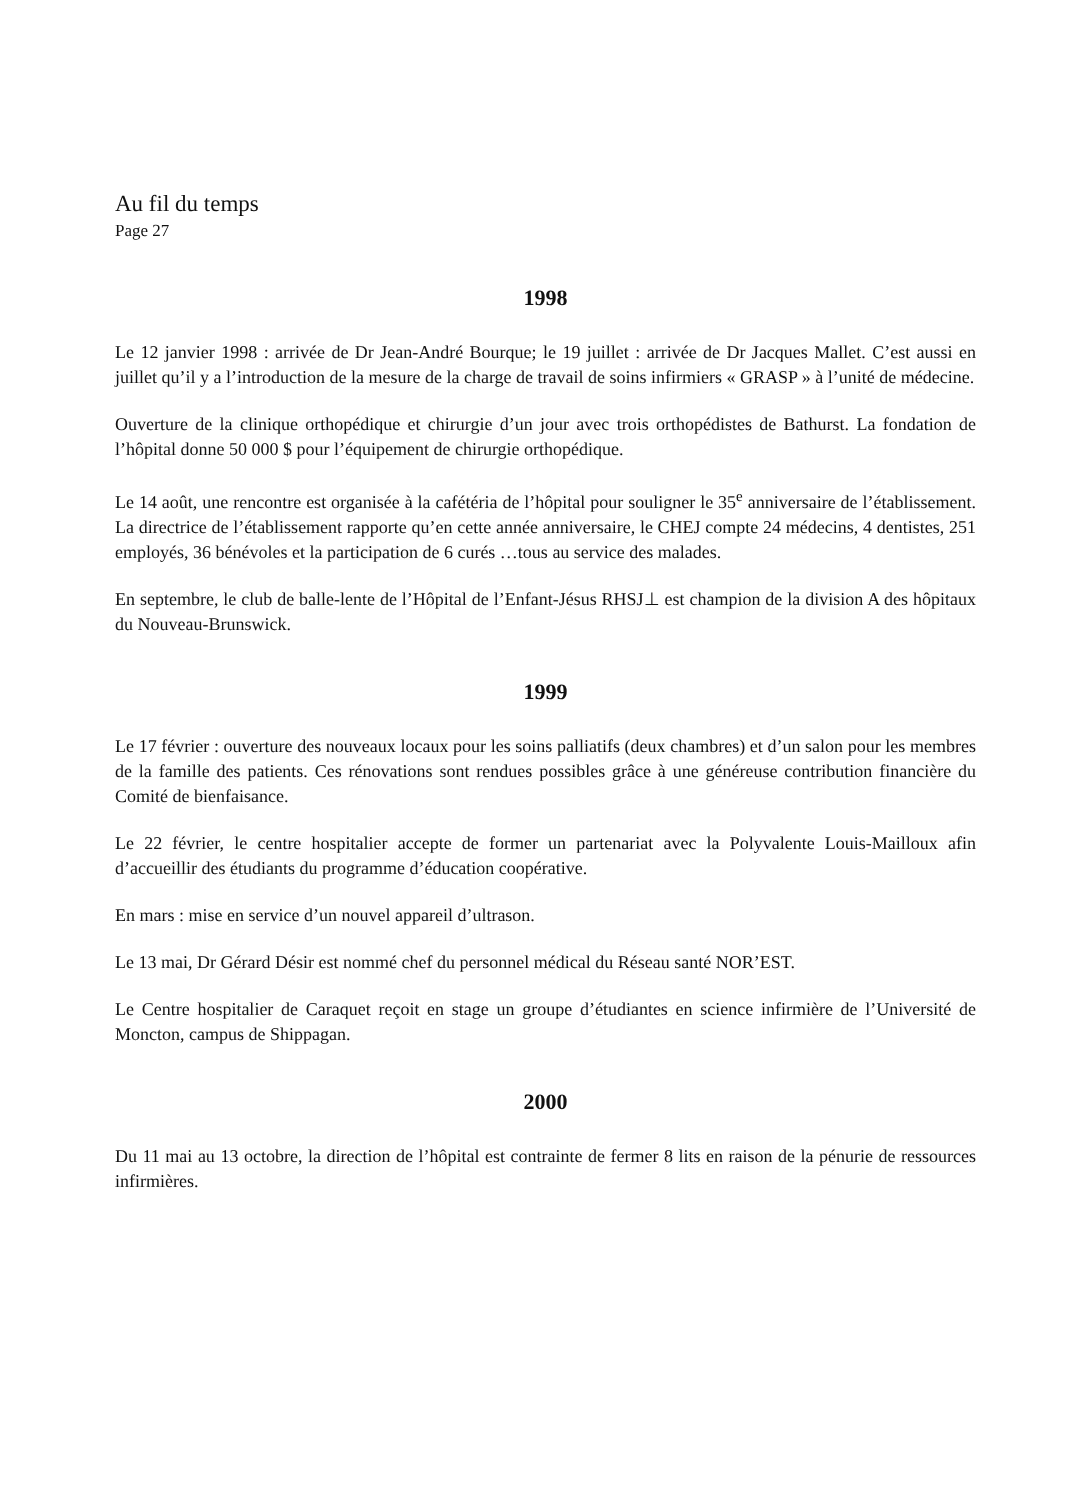Au fil du temps
Page 27
1998
Le 12 janvier 1998 : arrivée de Dr Jean-André Bourque; le 19 juillet : arrivée de Dr Jacques Mallet. C’est aussi en juillet qu’il y a l’introduction de la mesure de la charge de travail de soins infirmiers « GRASP » à l’unité de médecine.
Ouverture de la clinique orthopédique et chirurgie d’un jour avec trois orthopédistes de Bathurst. La fondation de l’hôpital donne 50 000 $ pour l’équipement de chirurgie orthopédique.
Le 14 août, une rencontre est organisée à la cafétéria de l’hôpital pour souligner le 35<sup>e</sup> anniversaire de l’établissement. La directrice de l’établissement rapporte qu’en cette année anniversaire, le CHEJ compte 24 médecins, 4 dentistes, 251 employés, 36 bénévoles et la participation de 6 curés …tous au service des malades.
En septembre, le club de balle-lente de l’Hôpital de l’Enfant-Jésus RHSJ⊥ est champion de la division A des hôpitaux du Nouveau-Brunswick.
1999
Le 17 février : ouverture des nouveaux locaux pour les soins palliatifs (deux chambres) et d’un salon pour les membres de la famille des patients. Ces rénovations sont rendues possibles grâce à une généreuse contribution financière du Comité de bienfaisance.
Le 22 février, le centre hospitalier accepte de former un partenariat avec la Polyvalente Louis-Mailloux afin d’accueillir des étudiants du programme d’éducation coopérative.
En mars : mise en service d’un nouvel appareil d’ultrason.
Le 13 mai, Dr Gérard Désir est nommé chef du personnel médical du Réseau santé NOR’EST.
Le Centre hospitalier de Caraquet reçoit en stage un groupe d’étudiantes en science infirmière de l’Université de Moncton, campus de Shippagan.
2000
Du 11 mai au 13 octobre, la direction de l’hôpital est contrainte de fermer 8 lits en raison de la pénurie de ressources infirmières.